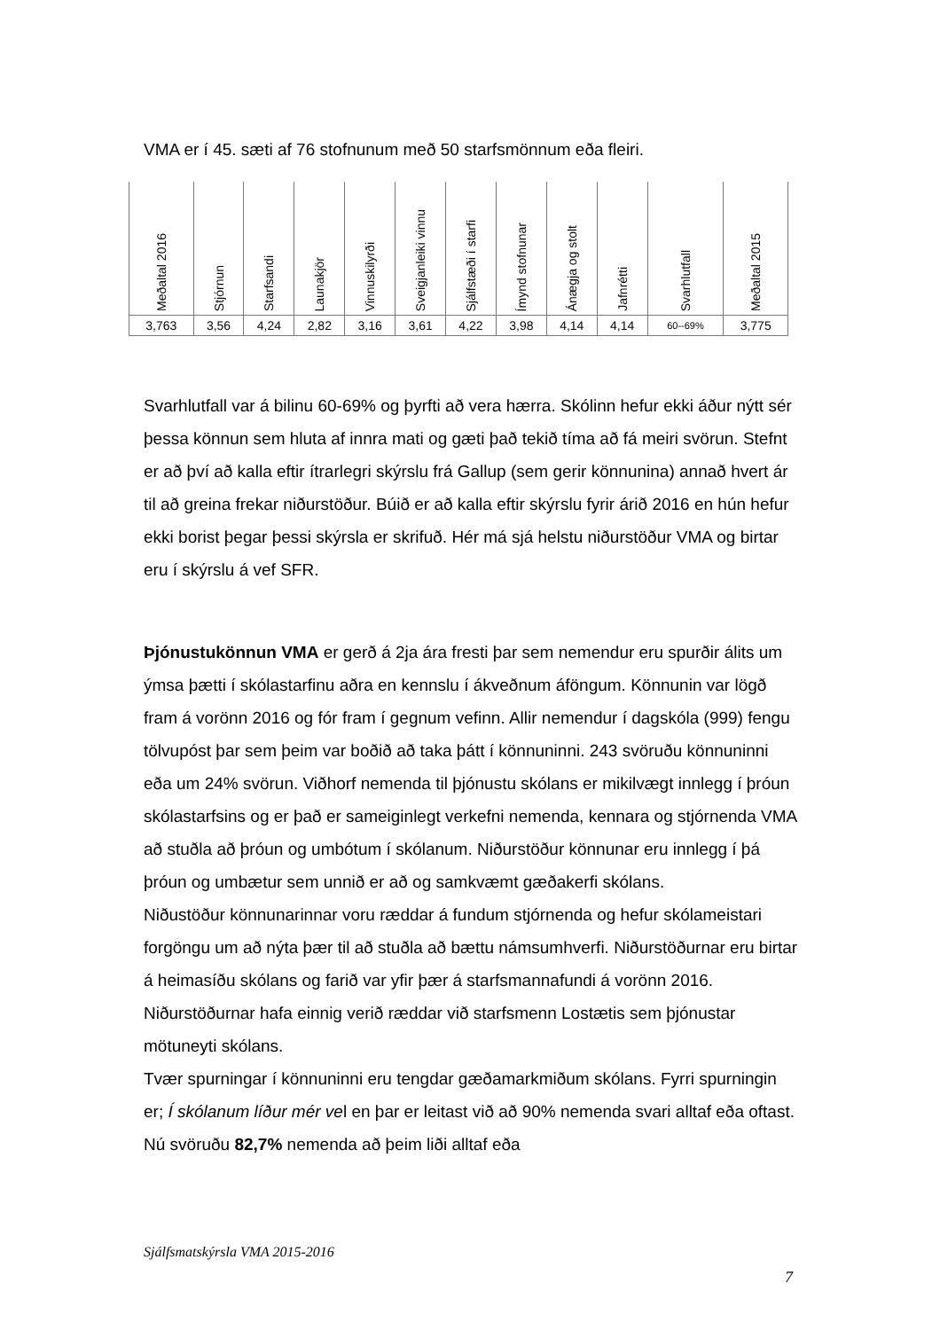VMA er í 45. sæti af 76 stofnunum með 50 starfsmönnum eða fleiri.
| Meðaltal 2016 | Stjórnun | Starfsandi | Launakjör | Vinnuskilyrði | Sveigjanleiki vinnu | Sjálfstæði í starfi | Ímynd stofnunar | Ánægja og stolt | Jafnrétti | Svarhlutfall | Meðaltal 2015 |
| 3,763 | 3,56 | 4,24 | 2,82 | 3,16 | 3,61 | 4,22 | 3,98 | 4,14 | 4,14 | 60--69% | 3,775 |
Svarhlutfall var á bilinu 60-69% og þyrfti að vera hærra. Skólinn hefur ekki áður nýtt sér þessa könnun sem hluta af innra mati og gæti það tekið tíma að fá meiri svörun. Stefnt er að því að kalla eftir ítrarlegri skýrslu frá Gallup (sem gerir könnunina) annað hvert ár til að greina frekar niðurstöður. Búið er að kalla eftir skýrslu fyrir árið 2016 en hún hefur ekki borist þegar þessi skýrsla er skrifuð. Hér má sjá helstu niðurstöður VMA og birtar eru í skýrslu á vef SFR.
Þjónustukönnun VMA er gerð á 2ja ára fresti þar sem nemendur eru spurðir álits um ýmsa þætti í skólastarfinu aðra en kennslu í ákveðnum áföngum. Könnunin var lögð fram á vorönn 2016 og fór fram í gegnum vefinn. Allir nemendur í dagskóla (999) fengu tölvupóst þar sem þeim var boðið að taka þátt í könnuninni. 243 svöruðu könnuninni eða um 24% svörun. Viðhorf nemenda til þjónustu skólans er mikilvægt innlegg í þróun skólastarfsins og er það er sameiginlegt verkefni nemenda, kennara og stjórnenda VMA að stuðla að þróun og umbótum í skólanum. Niðurstöður könnunar eru innlegg í þá þróun og umbætur sem unnið er að og samkvæmt gæðakerfi skólans.
Niðustöður könnunarinnar voru ræddar á fundum stjórnenda og hefur skólameistari forgöngu um að nýta þær til að stuðla að bættu námsumhverfi. Niðurstöðurnar eru birtar á heimasíðu skólans og farið var yfir þær á starfsmannafundi á vorönn 2016. Niðurstöðurnar hafa einnig verið ræddar við starfsmenn Lostætis sem þjónustar mötuneyti skólans.
Tvær spurningar í könnuninni eru tengdar gæðamarkmiðum skólans. Fyrri spurningin er; Í skólanum líður mér vel en þar er leitast við að 90% nemenda svari alltaf eða oftast. Nú svöruðu 82,7% nemenda að þeim liði alltaf eða
Sjálfsmatskýrsla VMA 2015-2016
7